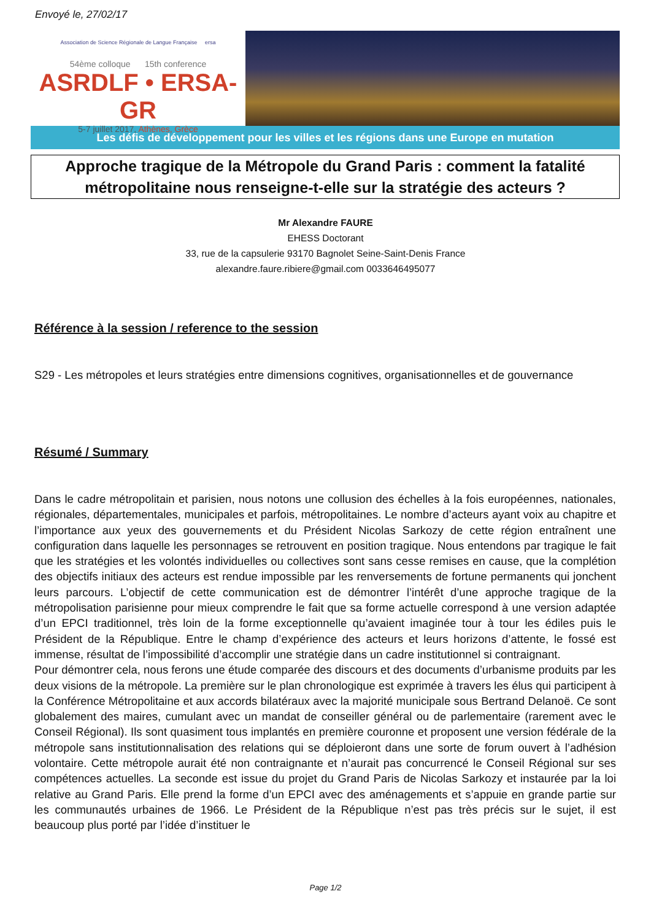Envoyé le, 27/02/17
Association de Science Régionale de Langue Française ersa
54ème colloque 15th conference
ASRDLF • ERSA-GR
5-7 juillet 2017, Athènes, Grèce
Les défis de développement pour les villes et les régions dans une Europe en mutation
Approche tragique de la Métropole du Grand Paris : comment la fatalité métropolitaine nous renseigne-t-elle sur la stratégie des acteurs ?
Mr Alexandre FAURE
EHESS Doctorant
33, rue de la capsulerie 93170 Bagnolet Seine-Saint-Denis France
alexandre.faure.ribiere@gmail.com 0033646495077
Référence à la session / reference to the session
S29 - Les métropoles et leurs stratégies entre dimensions cognitives, organisationnelles et de gouvernance
Résumé / Summary
Dans le cadre métropolitain et parisien, nous notons une collusion des échelles à la fois européennes, nationales, régionales, départementales, municipales et parfois, métropolitaines. Le nombre d’acteurs ayant voix au chapitre et l’importance aux yeux des gouvernements et du Président Nicolas Sarkozy de cette région entraînent une configuration dans laquelle les personnages se retrouvent en position tragique. Nous entendons par tragique le fait que les stratégies et les volontés individuelles ou collectives sont sans cesse remises en cause, que la complétion des objectifs initiaux des acteurs est rendue impossible par les renversements de fortune permanents qui jonchent leurs parcours. L’objectif de cette communication est de démontrer l’intérêt d’une approche tragique de la métropolisation parisienne pour mieux comprendre le fait que sa forme actuelle correspond à une version adaptée d’un EPCI traditionnel, très loin de la forme exceptionnelle qu’avaient imaginée tour à tour les édiles puis le Président de la République. Entre le champ d’expérience des acteurs et leurs horizons d’attente, le fossé est immense, résultat de l’impossibilité d’accomplir une stratégie dans un cadre institutionnel si contraignant.
Pour démontrer cela, nous ferons une étude comparée des discours et des documents d’urbanisme produits par les deux visions de la métropole. La première sur le plan chronologique est exprimée à travers les élus qui participent à la Conférence Métropolitaine et aux accords bilatéraux avec la majorité municipale sous Bertrand Delanoë. Ce sont globalement des maires, cumulant avec un mandat de conseiller général ou de parlementaire (rarement avec le Conseil Régional). Ils sont quasiment tous implantés en première couronne et proposent une version fédérale de la métropole sans institutionnalisation des relations qui se déploieront dans une sorte de forum ouvert à l’adhésion volontaire. Cette métropole aurait été non contraignante et n’aurait pas concurrencé le Conseil Régional sur ses compétences actuelles. La seconde est issue du projet du Grand Paris de Nicolas Sarkozy et instaurée par la loi relative au Grand Paris. Elle prend la forme d’un EPCI avec des aménagements et s’appuie en grande partie sur les communautés urbaines de 1966. Le Président de la République n’est pas très précis sur le sujet, il est beaucoup plus porté par l’idée d’instituer le
Page 1/2